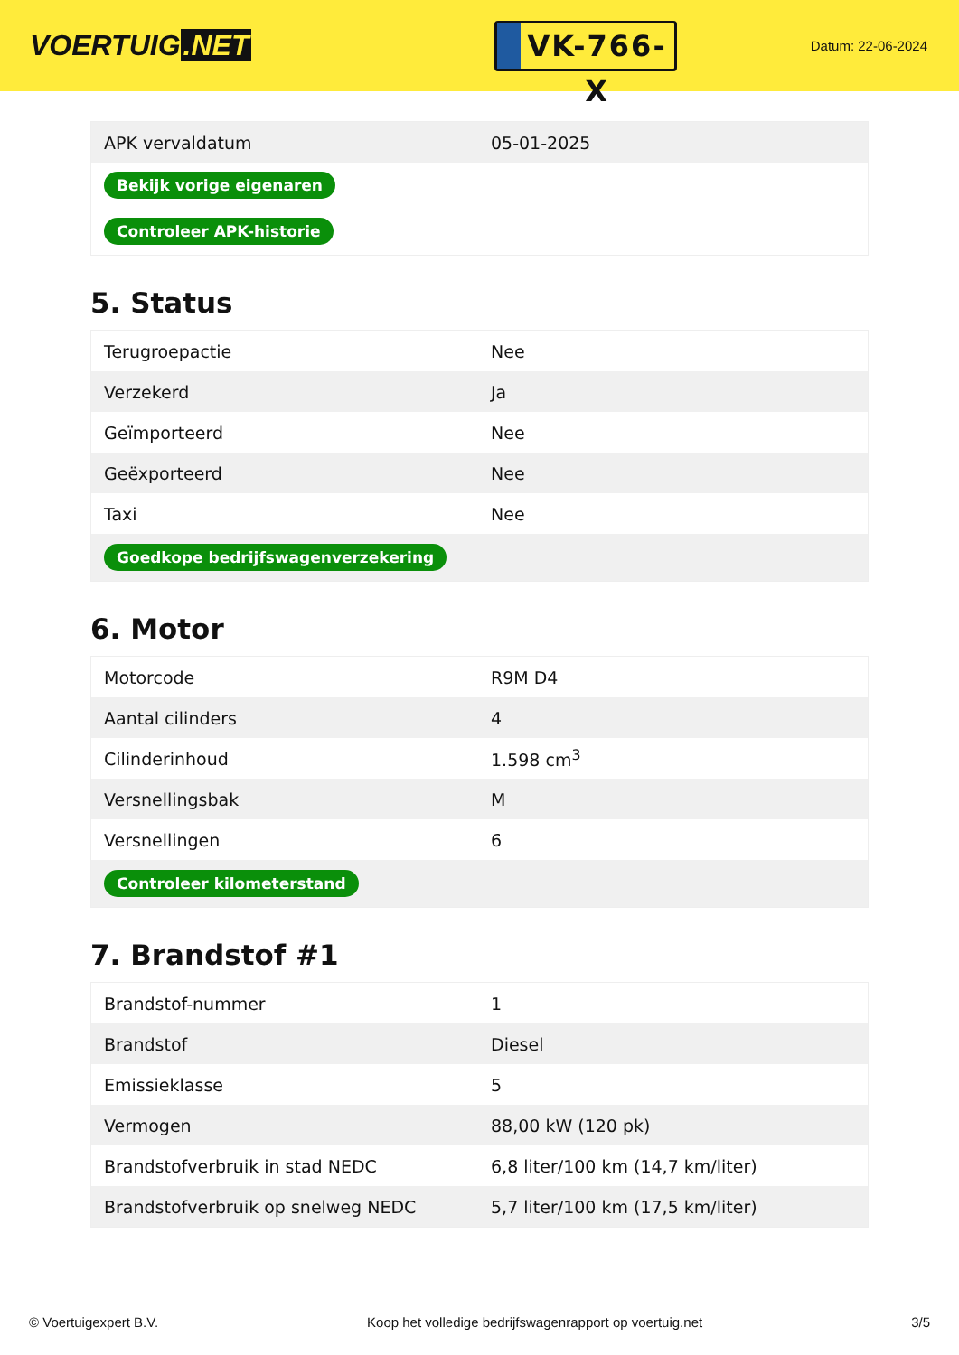VOERTUIG.NET
VK-766-X
Datum: 22-06-2024
| APK vervaldatum | 05-01-2025 |
| Bekijk vorige eigenaren | |
| Controleer APK-historie | |
5. Status
| Terugroepactie | Nee |
| Verzekerd | Ja |
| Geïmporteerd | Nee |
| Geëxporteerd | Nee |
| Taxi | Nee |
| Goedkope bedrijfswagenverzekering | |
6. Motor
| Motorcode | R9M D4 |
| Aantal cilinders | 4 |
| Cilinderinhoud | 1.598 cm<sup>3</sup> |
| Versnellingsbak | M |
| Versnellingen | 6 |
| Controleer kilometerstand | |
7. Brandstof #1
| Brandstof-nummer | 1 |
| Brandstof | Diesel |
| Emissieklasse | 5 |
| Vermogen | 88,00 kW (120 pk) |
| Brandstofverbruik in stad NEDC | 6,8 liter/100 km (14,7 km/liter) |
| Brandstofverbruik op snelweg NEDC | 5,7 liter/100 km (17,5 km/liter) |
© Voertuigexpert B.V. Koop het volledige bedrijfswagenrapport op voertuig.net 3/5